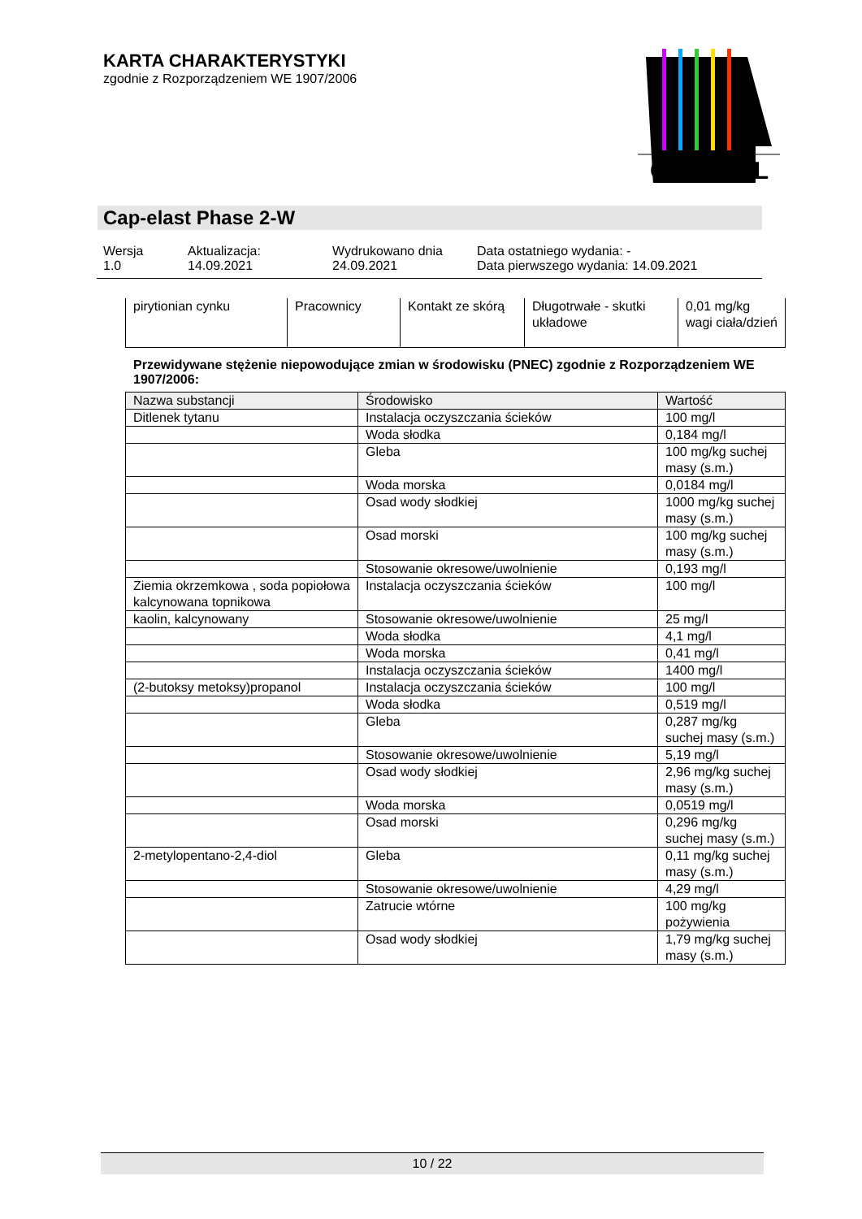KARTA CHARAKTERYSTYKI
zgodnie z Rozporządzeniem WE 1907/2006
CAPAROL
Cap-elast Phase 2-W
Wersja
1.0
Aktualizacja:
14.09.2021
Wydrukowano dnia
24.09.2021
Data ostatniego wydania: -
Data pierwszego wydania: 14.09.2021
| pirytionian cynku | Pracownicy | Kontakt ze skórą | Długotrwałe - skutki układowe | 0,01 mg/kg wagi ciała/dzień |
Przewidywane stężenie niepowodujące zmian w środowisku (PNEC) zgodnie z Rozporządzeniem WE 1907/2006:
| Nazwa substancji | Środowisko | Wartość |
| --- | --- | --- |
| Ditlenek tytanu | Instalacja oczyszczania ścieków | 100 mg/l |
| | Woda słodka | 0,184 mg/l |
| | Gleba | 100 mg/kg suchej masy (s.m.) |
| | Woda morska | 0,0184 mg/l |
| | Osad wody słodkiej | 1000 mg/kg suchej masy (s.m.) |
| | Osad morski | 100 mg/kg suchej masy (s.m.) |
| | Stosowanie okresowe/uwolnienie | 0,193 mg/l |
| Ziemia okrzemkowa , soda popiołowa kalcynowana topnikowa | Instalacja oczyszczania ścieków | 100 mg/l |
| kaolin, kalcynowany | Stosowanie okresowe/uwolnienie | 25 mg/l |
| | Woda słodka | 4,1 mg/l |
| | Woda morska | 0,41 mg/l |
| | Instalacja oczyszczania ścieków | 1400 mg/l |
| (2-butoksy metoksy)propanol | Instalacja oczyszczania ścieków | 100 mg/l |
| | Woda słodka | 0,519 mg/l |
| | Gleba | 0,287 mg/kg suchej masy (s.m.) |
| | Stosowanie okresowe/uwolnienie | 5,19 mg/l |
| | Osad wody słodkiej | 2,96 mg/kg suchej masy (s.m.) |
| | Woda morska | 0,0519 mg/l |
| | Osad morski | 0,296 mg/kg suchej masy (s.m.) |
| 2-metylopentano-2,4-diol | Gleba | 0,11 mg/kg suchej masy (s.m.) |
| | Stosowanie okresowe/uwolnienie | 4,29 mg/l |
| | Zatrucie wtórne | 100 mg/kg pożywienia |
| | Osad wody słodkiej | 1,79 mg/kg suchej masy (s.m.) |
10 / 22